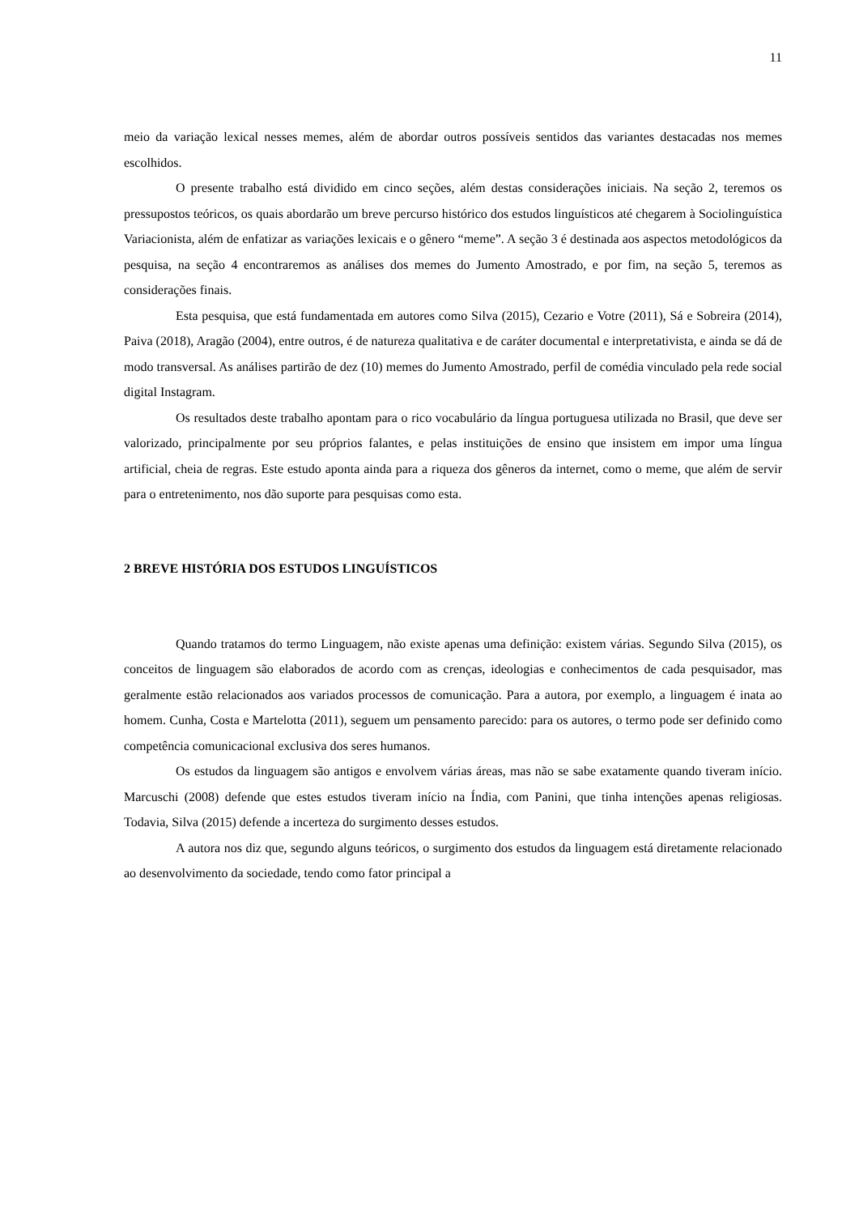11
meio da variação lexical nesses memes, além de abordar outros possíveis sentidos das variantes destacadas nos memes escolhidos.
O presente trabalho está dividido em cinco seções, além destas considerações iniciais. Na seção 2, teremos os pressupostos teóricos, os quais abordarão um breve percurso histórico dos estudos linguísticos até chegarem à Sociolinguística Variacionista, além de enfatizar as variações lexicais e o gênero “meme”. A seção 3 é destinada aos aspectos metodológicos da pesquisa, na seção 4 encontraremos as análises dos memes do Jumento Amostrado, e por fim, na seção 5, teremos as considerações finais.
Esta pesquisa, que está fundamentada em autores como Silva (2015), Cezario e Votre (2011), Sá e Sobreira (2014), Paiva (2018), Aragão (2004), entre outros, é de natureza qualitativa e de caráter documental e interpretativista, e ainda se dá de modo transversal. As análises partirão de dez (10) memes do Jumento Amostrado, perfil de comédia vinculado pela rede social digital Instagram.
Os resultados deste trabalho apontam para o rico vocabulário da língua portuguesa utilizada no Brasil, que deve ser valorizado, principalmente por seu próprios falantes, e pelas instituições de ensino que insistem em impor uma língua artificial, cheia de regras. Este estudo aponta ainda para a riqueza dos gêneros da internet, como o meme, que além de servir para o entretenimento, nos dão suporte para pesquisas como esta.
2 BREVE HISTÓRIA DOS ESTUDOS LINGUÍSTICOS
Quando tratamos do termo Linguagem, não existe apenas uma definição: existem várias. Segundo Silva (2015), os conceitos de linguagem são elaborados de acordo com as crenças, ideologias e conhecimentos de cada pesquisador, mas geralmente estão relacionados aos variados processos de comunicação. Para a autora, por exemplo, a linguagem é inata ao homem. Cunha, Costa e Martelotta (2011), seguem um pensamento parecido: para os autores, o termo pode ser definido como competência comunicacional exclusiva dos seres humanos.
Os estudos da linguagem são antigos e envolvem várias áreas, mas não se sabe exatamente quando tiveram início. Marcuschi (2008) defende que estes estudos tiveram início na Índia, com Panini, que tinha intenções apenas religiosas. Todavia, Silva (2015) defende a incerteza do surgimento desses estudos.
A autora nos diz que, segundo alguns teóricos, o surgimento dos estudos da linguagem está diretamente relacionado ao desenvolvimento da sociedade, tendo como fator principal a